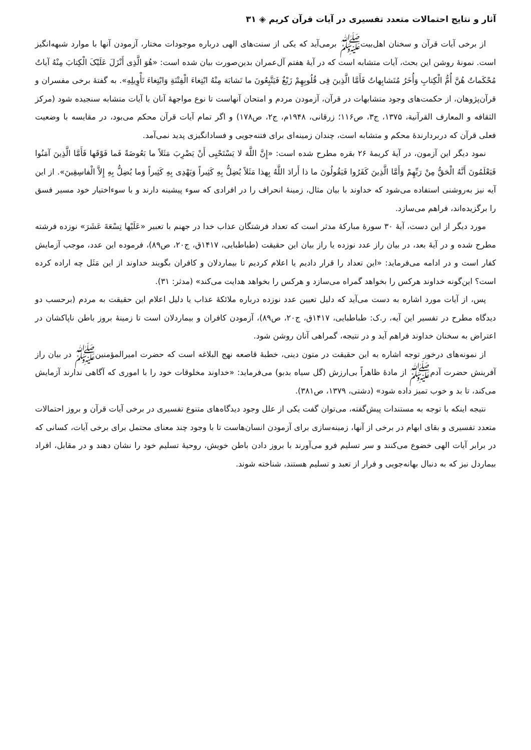آثار و نتایج احتمالات متعدد تفسیری در آیات قرآن کریم ◈ ۳۱
از برخی آیات قرآن و سخنان اهل‌بیت‌ﷺ برمی‌آید که یکی از سنت‌های الهی درباره موجودات مختار، آزمودن آنها با موارد شبهه‌انگیز است. نمونهٔ روشن این بحث، آیات متشابه است که در آیهٔ هفتم آل‌عمران بدین‌صورت بیان شده است: «هُوَ الَّذِی أَنْزَلَ عَلَیْکَ الْکِتابَ مِنْهُ آیاتٌ مُحْکَماتٌ هُنَّ أُمُّ الْکِتابِ وَأُخَرُ مُتَشابِهاتٌ فَأَمَّا الَّذِینَ فِی قُلُوبِهِمْ زَیْغٌ فَیَتَّبِعُونَ ما تَشابَهَ مِنْهُ ابْتِغاءَ الْفِتْنَةِ وَابْتِغاءَ تَأْوِیلِهِ». به گفتهٔ برخی مفسران و قرآن‌پژوهان، از حکمت‌های وجود متشابهات در قرآن، آزمودن مردم و امتحان آنهاست تا نوع مواجههٔ آنان با آیات متشابه سنجیده شود (مرکز الثقافه و المعارف القرآنیة، ۱۳۷۵، ج۳، ص۱۱۶؛ زرقانی، ۱۹۴۸م، ج۲، ص۱۷۸) و اگر تمام آیات قرآن محکم می‌بود، در مقایسه با وضعیت فعلی قرآن که دربردارندهٔ محکم و متشابه است، چندان زمینه‌ای برای فتنه‌جویی و فسادانگیزی پدید نمی‌آمد.
نمود دیگر این آزمون، در آیهٔ کریمهٔ ۲۶ بقره مطرح شده است: «إِنَّ اللَّهَ لا یَسْتَحْیِی أَنْ یَضْرِبَ مَثَلاً ما بَعُوضَةً فَما فَوْقَها فَأَمَّا الَّذِینَ آمَنُوا فَیَعْلَمُونَ أَنَّهُ الْحَقُّ مِنْ رَبِّهِمْ وَأَمَّا الَّذِینَ کَفَرُوا فَیَقُولُونَ ما ذا أَرادَ اللَّهُ بِهذا مَثَلاً یُضِلُّ بِهِ کَثِیراً وَیَهْدِی بِهِ کَثِیراً وَما یُضِلُّ بِهِ إِلاَّ الْفاسِقِینَ». از این آیه نیز به‌روشنی استفاده می‌شود که خداوند با بیان مثال، زمینهٔ انحراف را در افرادی که سوء پیشینه دارند و با سوءاختیار خود مسیر فسق را برگزیده‌اند، فراهم می‌سازد.
مورد دیگر از این دست، آیهٔ ۳۰ سورهٔ مبارکهٔ مدثر است که تعداد فرشتگان عذاب خدا در جهنم با تعبیر «عَلَیْها تِسْعَةَ عَشَرَ» نوزده فرشته مطرح شده و در آیهٔ بعد، در بیان راز عدد نوزده یا راز بیان این حقیقت (طباطبایی، ۱۴۱۷ق، ج۲۰، ص۸۹)، فرموده این عدد، موجب آزمایش کفار است و در ادامه می‌فرماید: «این تعداد را قرار دادیم یا اعلام کردیم تا بیماردلان و کافران بگویند خداوند از این مَثَل چه اراده کرده است؟ این‌گونه خداوند هرکس را بخواهد گمراه می‌سازد و هرکس را بخواهد هدایت می‌کند» (مدثر: ۳۱).
پس، از آیات مورد اشاره به دست می‌آید که دلیل تعیین عدد نوزده درباره ملائکهٔ عذاب یا دلیل اعلام این حقیقت به مردم (برحسب دو دیدگاه مطرح در تفسیر این آیه، ر.ک: طباطبایی، ۱۴۱۷ق، ج۲۰، ص۸۹)، آزمودن کافران و بیماردلان است تا زمینهٔ بروز باطن ناپاکشان در اعتراض به سخنان خداوند فراهم آید و در نتیجه، گمراهی آنان روشن شود.
از نمونه‌های درخور توجه اشاره به این حقیقت در متون دینی، خطبهٔ قاصعه نهج البلاغه است که حضرت امیرالمؤمنین‌ﷺ در بیان راز آفرینش حضرت آدم‌ﷺ از مادهٔ ظاهراً بی‌ارزش (گل سیاه بدبو) می‌فرماید: «خداوند مخلوقات خود را با اموری که آگاهی ندارند آزمایش می‌کند، تا بد و خوب تمیز داده شود» (دشتی، ۱۳۷۹، ص۳۸۱).
نتیجه اینکه با توجه به مستندات پیش‌گفته، می‌توان گفت یکی از علل وجود دیدگاه‌های متنوع تفسیری در برخی آیات قرآن و بروز احتمالات متعدد تفسیری و بقای ابهام در برخی از آنها، زمینه‌سازی برای آزمودن انسان‌هاست تا با وجود چند معنای محتمل برای برخی آیات، کسانی که در برابر آیات الهی خضوع می‌کنند و سر تسلیم فرو می‌آورند با بروز دادن باطن خویش، روحیهٔ تسلیم خود را نشان دهند و در مقابل، افراد بیماردل نیز که به دنبال بهانه‌جویی و فرار از تعبد و تسلیم هستند، شناخته شوند.